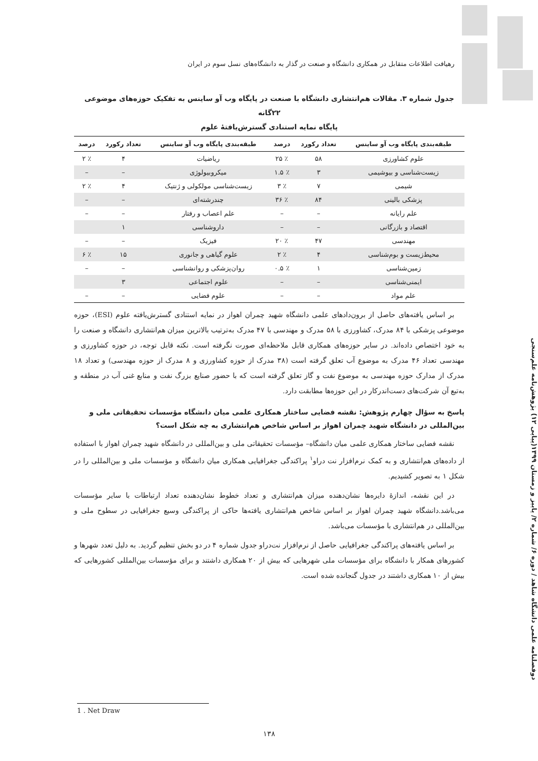رهیافت اطلاعات متقابل در همکاری دانشگاه و صنعت در گذار به دانشگاه‌های نسل سوم در ایران
جدول شماره ۳. مقالات هم‌انتشاری دانشگاه با صنعت در پایگاه وب آو ساینس به تفکیک حوزه‌های موضوعی ۲۲گانه
پایگاه نمایه استنادی گسترش‌یافتهٔ علوم
| طبقه‌بندی پایگاه وب آو ساینس | تعداد رکورد | درصد | طبقه‌بندی پایگاه وب آو ساینس | تعداد رکورد | درصد |
| --- | --- | --- | --- | --- | --- |
| علوم کشاورزی | ۵۸ | ٪ ۲۵ | ریاضیات | ۴ | ٪ ۲ |
| زیست‌شناسی و بیوشیمی | ۳ | ٪ ۱.۵ | میکروبیولوژی | – | – |
| شیمی | ۷ | ٪ ۳ | زیست‌شناسی مولکولی و ژنتیک | ۴ | ٪ ۲ |
| پزشکی بالینی | ۸۴ | ٪ ۳۶ | چندرشته‌ای | – | – |
| علم رایانه | – | – | علم اعصاب و رفتار | – | – |
| اقتصاد و بازرگانی | – | – | داروشناسی | ۱ | |
| مهندسی | ۴۷ | ٪ ۲۰ | فیزیک | – | – |
| محیط‌زیست و بوم‌شناسی | ۴ | ٪ ۲ | علوم گیاهی و جانوری | ۱۵ | ٪ ۶ |
| زمین‌شناسی | ۱ | ٪ ۰.۵ | روان‌پزشکی و روانشناسی | – | – |
| ایمنی‌شناسی | – | – | علوم اجتماعی | ۳ | |
| علم مواد | – | – | علوم فضایی | – | – |
بر اساس یافته‌های حاصل از برون‌دادهای علمی دانشگاه شهید چمران اهواز در نمایه استنادی گسترش‌یافته علوم (ESI)، حوزه موضوعی پزشکی با ۸۴ مدرک، کشاورزی با ۵۸ مدرک و مهندسی با ۴۷ مدرک به‌ترتیب بالاترین میزان هم‌انتشاری دانشگاه و صنعت را به خود اختصاص داده‌اند. در سایر حوزه‌های همکاری قابل ملاحظه‌ای صورت نگرفته است. نکته قابل توجه، در حوزه کشاورزی و مهندسی تعداد ۴۶ مدرک به موضوع آب تعلق گرفته است (۳۸ مدرک از حوزه کشاورزی و ۸ مدرک از حوزه مهندسی) و تعداد ۱۸ مدرک از مدارک حوزه مهندسی به موضوع نفت و گاز تعلق گرفته است که با حضور صنایع بزرگ نفت و منابع غنی آب در منطقه و به‌تبع آن شرکت‌های دست‌اندرکار در این حوزه‌ها مطابقت دارد.
پاسخ به سؤال چهارم پژوهش: نقشه فضایی ساختار همکاری علمی میان دانشگاه مؤسسات تحقیقاتی ملی و بین‌المللی در دانشگاه شهید چمران اهواز بر اساس شاخص هم‌انتشاری به چه شکل است؟
نقشه فضایی ساختار همکاری علمی میان دانشگاه– مؤسسات تحقیقاتی ملی و بین‌المللی در دانشگاه شهید چمران اهواز با استفاده از داده‌های هم‌انتشاری و به کمک نرم‌افزار نت دراو<sup>۱</sup> پراکندگی جغرافیایی همکاری میان دانشگاه و مؤسسات ملی و بین‌المللی را در شکل ۱ به تصویر کشیدیم.
در این نقشه، اندازهٔ دایره‌ها نشان‌دهنده میزان هم‌انتشاری و تعداد خطوط نشان‌دهنده تعداد ارتباطات با سایر مؤسسات می‌باشد.دانشگاه شهید چمران اهواز بر اساس شاخص هم‌انتشاری یافته‌ها حاکی از پراکندگی وسیع جغرافیایی در سطوح ملی و بین‌المللی در هم‌انتشاری با مؤسسات می‌باشد.
بر اساس یافته‌های پراکندگی جغرافیایی حاصل از نرم‌افزار نت‌دراو جدول شماره ۴ در دو بخش تنظیم گردید. به دلیل تعدد شهرها و کشورهای همکار با دانشگاه برای مؤسسات ملی شهرهایی که بیش از ۲۰ همکاری داشتند و برای مؤسسات بین‌المللی کشورهایی که بیش از ۱۰ همکاری داشتند در جدول گنجانده شده است.
دوفصلنامه علمی دانشگاه شاهد / دوره ۶/ شماره ۲/ پاییز و زمستان ۱۳۹۹(پیاپی ۱۲) پژوهش‌نامه علم‌سنجی
1 . Net Draw
۱۳۸